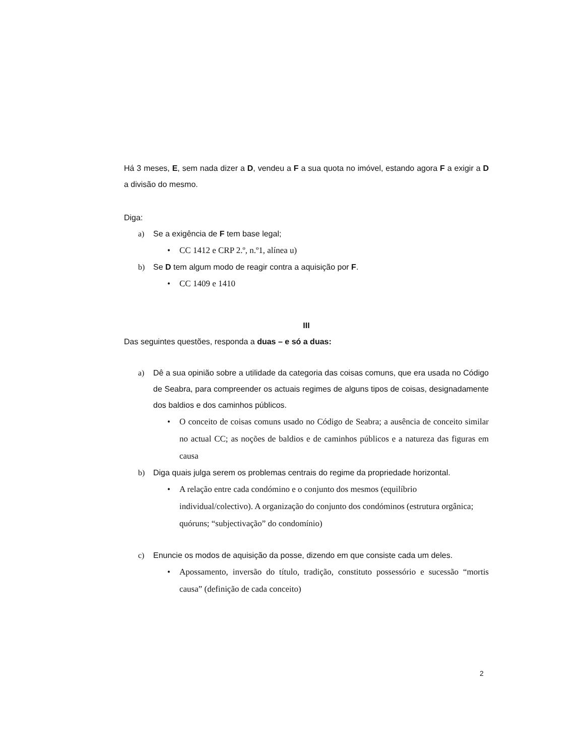Há 3 meses, E, sem nada dizer a D, vendeu a F a sua quota no imóvel, estando agora F a exigir a D a divisão do mesmo.
Diga:
a) Se a exigência de F tem base legal;
• CC 1412 e CRP 2.º, n.º1, alínea u)
b) Se D tem algum modo de reagir contra a aquisição por F.
• CC 1409 e 1410
III
Das seguintes questões, responda a duas – e só a duas:
a) Dê a sua opinião sobre a utilidade da categoria das coisas comuns, que era usada no Código de Seabra, para compreender os actuais regimes de alguns tipos de coisas, designadamente dos baldios e dos caminhos públicos.
• O conceito de coisas comuns usado no Código de Seabra; a ausência de conceito similar no actual CC; as noções de baldios e de caminhos públicos e a natureza das figuras em causa
b) Diga quais julga serem os problemas centrais do regime da propriedade horizontal.
• A relação entre cada condómino e o conjunto dos mesmos (equilíbrio individual/colectivo). A organização do conjunto dos condóminos (estrutura orgânica; quóruns; “subjectivação” do condomínio)
c) Enuncie os modos de aquisição da posse, dizendo em que consiste cada um deles.
• Apossamento, inversão do título, tradição, constituto possessório e sucessão “mortis causa” (definição de cada conceito)
2